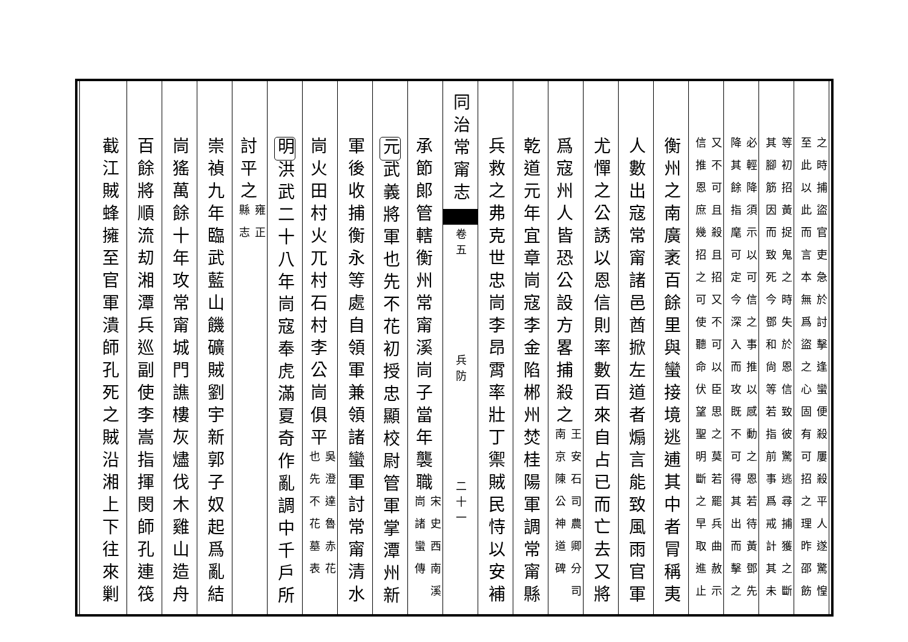之時捕盜官吏急於討擊逢蠻便殺屢殺平人遂驚惶
至此以此而言本無爲盜之心固有可招之理昨邵飭
等初招黃捉鬼之時失於恩信致彼驚逃尋捕獲之斷
其腳筋因而致死今鄧和尙等若指前事爲戒計其未
必輕降須示以可信之事推以感動之恩若待黃鄧先
降其餘指麾可定今深入而攻既不可得其出而擊之
又不可且殺且招又不可以臣思之莫若罷兵曲赦示
信推恩庶幾招之可使聽命伏望聖明斷之早取進止
衡州之南廣袤百餘里與蠻接境逃逋其中者冐稱夷
人數出寇常甯諸邑酋掀左道者煽言能致風雨官軍
尤憚之公誘以恩信則率數百來自占已而亡去又將
爲寇州人皆恐公設方畧捕殺之王安石司農卿分司
南京陳公神道碑
乾道元年宜章峝寇李金陷郴州焚桂陽軍調常甯縣
兵救之弗克世忠峝李昂霄率壯丁禦賊民恃以安補
同治常甯志 卷五　　　　　　兵防　　　　　　二十一
承節郎管轄衡州常甯溪峝子當年襲職宋史西南溪
峝諸蠻傳
元武義將軍也先不花初授忠顯校尉管軍掌潭州新
軍後收捕衡永等處自領軍兼領諸蠻軍討常甯清水
峝火田村火兀村石村李公峝俱平吳澄達魯赤花
也先不花墓表
明洪武二十八年峝寇奉虎滿夏奇作亂調中千戶所
討平之雍正
縣志
崇禎九年臨武藍山饑礦賊劉宇新郭子奴起爲亂結
峝猺萬餘十年攻常甯城門譙樓灰燼伐木雞山造舟
百餘將順流刧湘潭兵巡副使李嵩指揮閔師孔連筏
截江賊蜂擁至官軍潰師孔死之賊沿湘上下往來剿